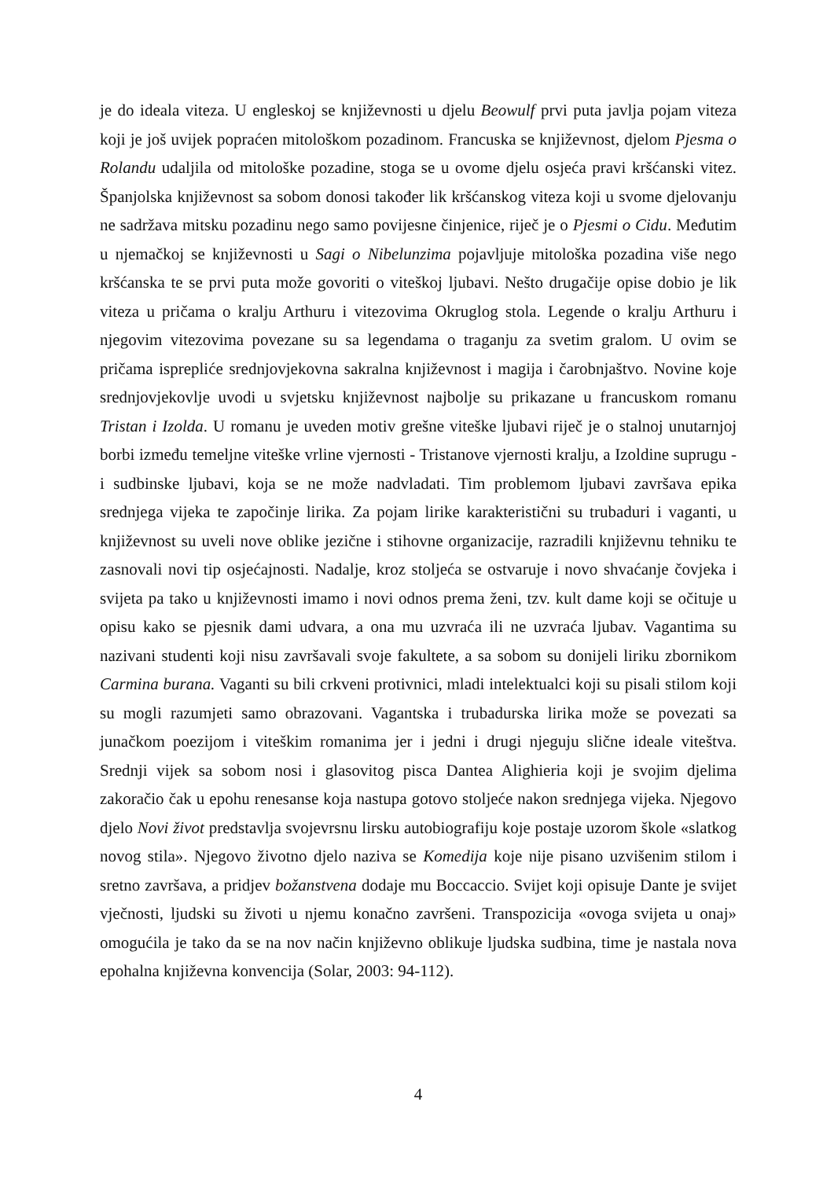je do ideala viteza. U engleskoj se književnosti u djelu Beowulf prvi puta javlja pojam viteza koji je još uvijek popraćen mitološkom pozadinom. Francuska se književnost, djelom Pjesma o Rolandu udaljila od mitološke pozadine, stoga se u ovome djelu osjeća pravi kršćanski vitez. Španjolska književnost sa sobom donosi također lik kršćanskog viteza koji u svome djelovanju ne sadržava mitsku pozadinu nego samo povijesne činjenice, riječ je o Pjesmi o Cidu. Međutim u njemačkoj se književnosti u Sagi o Nibelunzima pojavljuje mitološka pozadina više nego kršćanska te se prvi puta može govoriti o viteškoj ljubavi. Nešto drugačije opise dobio je lik viteza u pričama o kralju Arthuru i vitezovima Okruglog stola. Legende o kralju Arthuru i njegovim vitezovima povezane su sa legendama o traganju za svetim gralom. U ovim se pričama isprepliće srednjovjekovna sakralna književnost i magija i čarobnjaštvo. Novine koje srednjovjekovlje uvodi u svjetsku književnost najbolje su prikazane u francuskom romanu Tristan i Izolda. U romanu je uveden motiv grešne viteške ljubavi riječ je o stalnoj unutarnjoj borbi između temeljne viteške vrline vjernosti - Tristanove vjernosti kralju, a Izoldine suprugu - i sudbinske ljubavi, koja se ne može nadvladati. Tim problemom ljubavi završava epika srednjega vijeka te započinje lirika. Za pojam lirike karakteristični su trubaduri i vaganti, u književnost su uveli nove oblike jezične i stihovne organizacije, razradili književnu tehniku te zasnovali novi tip osjećajnosti. Nadalje, kroz stoljeća se ostvaruje i novo shvaćanje čovjeka i svijeta pa tako u književnosti imamo i novi odnos prema ženi, tzv. kult dame koji se očituje u opisu kako se pjesnik dami udvara, a ona mu uzvraća ili ne uzvraća ljubav. Vagantima su nazivani studenti koji nisu završavali svoje fakultete, a sa sobom su donijeli liriku zbornikom Carmina burana. Vaganti su bili crkveni protivnici, mladi intelektualci koji su pisali stilom koji su mogli razumjeti samo obrazovani. Vagantska i trubadurska lirika može se povezati sa junačkom poezijom i viteškim romanima jer i jedni i drugi njeguju slične ideale viteštva. Srednji vijek sa sobom nosi i glasovitog pisca Dantea Alighieria koji je svojim djelima zakoračio čak u epohu renesanse koja nastupa gotovo stoljeće nakon srednjega vijeka. Njegovo djelo Novi život predstavlja svojevrsnu lirsku autobiografiju koje postaje uzorom škole «slatkog novog stila». Njegovo životno djelo naziva se Komedija koje nije pisano uzvišenim stilom i sretno završava, a pridjev božanstvena dodaje mu Boccaccio. Svijet koji opisuje Dante je svijet vječnosti, ljudski su životi u njemu konačno završeni. Transpozicija «ovoga svijeta u onaj» omogućila je tako da se na nov način književno oblikuje ljudska sudbina, time je nastala nova epohalna književna konvencija (Solar, 2003: 94-112).
4